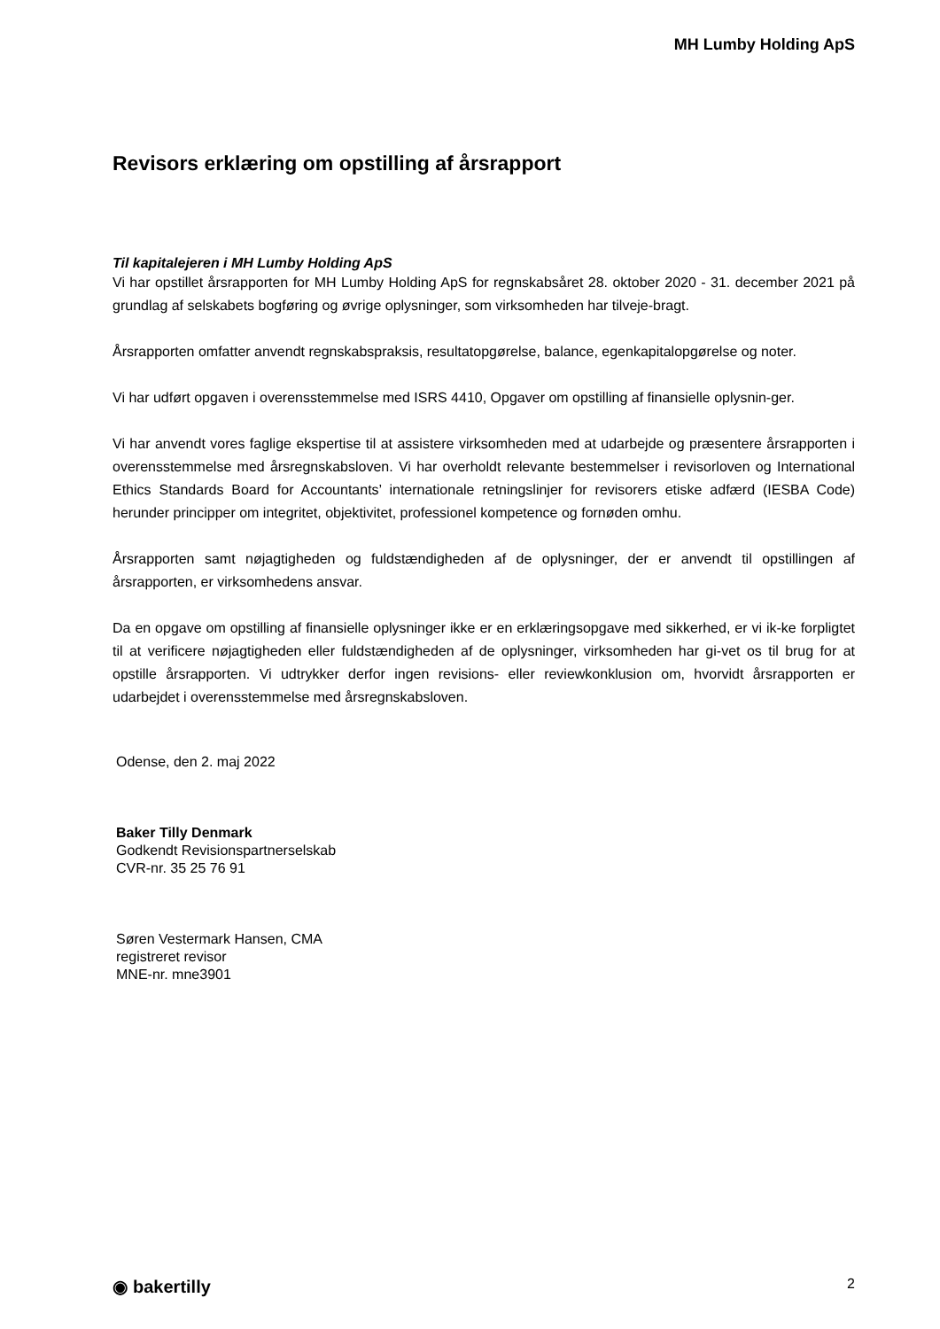MH Lumby Holding ApS
Revisors erklæring om opstilling af årsrapport
Til kapitalejeren i MH Lumby Holding ApS
Vi har opstillet årsrapporten for MH Lumby Holding ApS for regnskabsåret 28. oktober 2020 - 31. december 2021 på grundlag af selskabets bogføring og øvrige oplysninger, som virksomheden har tilveje-bragt.
Årsrapporten omfatter anvendt regnskabspraksis, resultatopgørelse, balance, egenkapitalopgørelse og noter.
Vi har udført opgaven i overensstemmelse med ISRS 4410, Opgaver om opstilling af finansielle oplysnin-ger.
Vi har anvendt vores faglige ekspertise til at assistere virksomheden med at udarbejde og præsentere årsrapporten i overensstemmelse med årsregnskabsloven. Vi har overholdt relevante bestemmelser i revisorloven og International Ethics Standards Board for Accountants’ internationale retningslinjer for revisorers etiske adfærd (IESBA Code) herunder principper om integritet, objektivitet, professionel kompetence og fornøden omhu.
Årsrapporten samt nøjagtigheden og fuldstændigheden af de oplysninger, der er anvendt til opstillingen af årsrapporten, er virksomhedens ansvar.
Da en opgave om opstilling af finansielle oplysninger ikke er en erklæringsopgave med sikkerhed, er vi ik-ke forpligtet til at verificere nøjagtigheden eller fuldstændigheden af de oplysninger, virksomheden har gi-vet os til brug for at opstille årsrapporten. Vi udtrykker derfor ingen revisions- eller reviewkonklusion om, hvorvidt årsrapporten er udarbejdet i overensstemmelse med årsregnskabsloven.
Odense, den 2. maj 2022
Baker Tilly Denmark
Godkendt Revisionspartnerselskab
CVR-nr. 35 25 76 91
Søren Vestermark Hansen, CMA
registreret revisor
MNE-nr. mne3901
◉ bakertilly 2